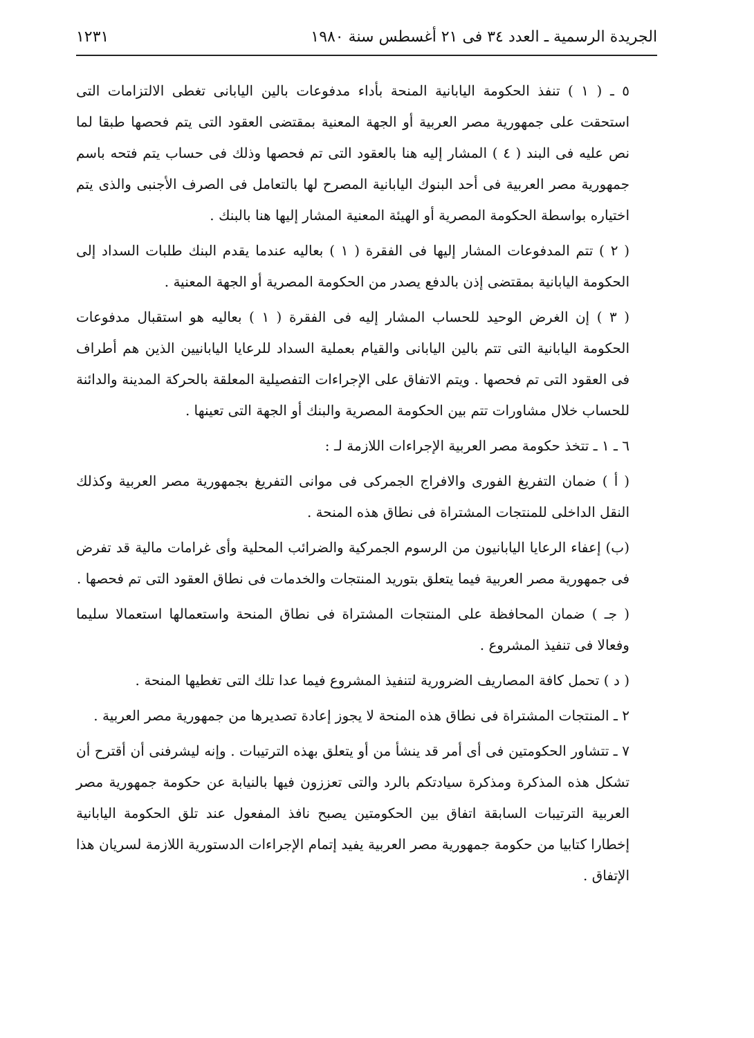الجريدة الرسمية ـ العدد ٣٤ فى ٢١ أغسطس سنة ١٩٨٠ ١٢٣١
٥ ـ ( ١ ) تنفذ الحكومة اليابانية المنحة بأداء مدفوعات بالين اليابانى تغطى الالتزامات التى استحقت على جمهورية مصر العربية أو الجهة المعنية بمقتضى العقود التى يتم فحصها طبقا لما نص عليه فى البند ( ٤ ) المشار إليه هنا بالعقود التى تم فحصها وذلك فى حساب يتم فتحه باسم جمهورية مصر العربية فى أحد البنوك اليابانية المصرح لها بالتعامل فى الصرف الأجنبى والذى يتم اختياره بواسطة الحكومة المصرية أو الهيئة المعنية المشار إليها هنا بالبنك .
( ٢ ) تتم المدفوعات المشار إليها فى الفقرة ( ١ ) بعاليه عندما يقدم البنك طلبات السداد إلى الحكومة اليابانية بمقتضى إذن بالدفع يصدر من الحكومة المصرية أو الجهة المعنية .
( ٣ ) إن الغرض الوحيد للحساب المشار إليه فى الفقرة ( ١ ) بعاليه هو استقبال مدفوعات الحكومة اليابانية التى تتم بالين اليابانى والقيام بعملية السداد للرعايا اليابانيين الذين هم أطراف فى العقود التى تم فحصها . ويتم الاتفاق على الإجراءات التفصيلية المعلقة بالحركة المدينة والدائنة للحساب خلال مشاورات تتم بين الحكومة المصرية والبنك أو الجهة التى تعينها .
٦ ـ ١ ـ تتخذ حكومة مصر العربية الإجراءات اللازمة لـ :
( أ ) ضمان التفريغ الفورى والافراج الجمركى فى موانى التفريغ بجمهورية مصر العربية وكذلك النقل الداخلى للمنتجات المشتراة فى نطاق هذه المنحة .
(ب) إعفاء الرعايا اليابانيون من الرسوم الجمركية والضرائب المحلية وأى غرامات مالية قد تفرض فى جمهورية مصر العربية فيما يتعلق بتوريد المنتجات والخدمات فى نطاق العقود التى تم فحصها .
( جـ ) ضمان المحافظة على المنتجات المشتراة فى نطاق المنحة واستعمالها استعمالا سليما وفعالا فى تنفيذ المشروع .
( د ) تحمل كافة المصاريف الضرورية لتنفيذ المشروع فيما عدا تلك التى تغطيها المنحة .
٢ ـ المنتجات المشتراة فى نطاق هذه المنحة لا يجوز إعادة تصديرها من جمهورية مصر العربية .
٧ ـ تتشاور الحكومتين فى أى أمر قد ينشأ من أو يتعلق بهذه الترتيبات . وإنه ليشرفنى أن أقترح أن تشكل هذه المذكرة ومذكرة سيادتكم بالرد والتى تعززون فيها بالنيابة عن حكومة جمهورية مصر العربية الترتيبات السابقة اتفاق بين الحكومتين يصبح نافذ المفعول عند تلق الحكومة اليابانية إخطارا كتابيا من حكومة جمهورية مصر العربية يفيد إتمام الإجراءات الدستورية اللازمة لسريان هذا الإتفاق .